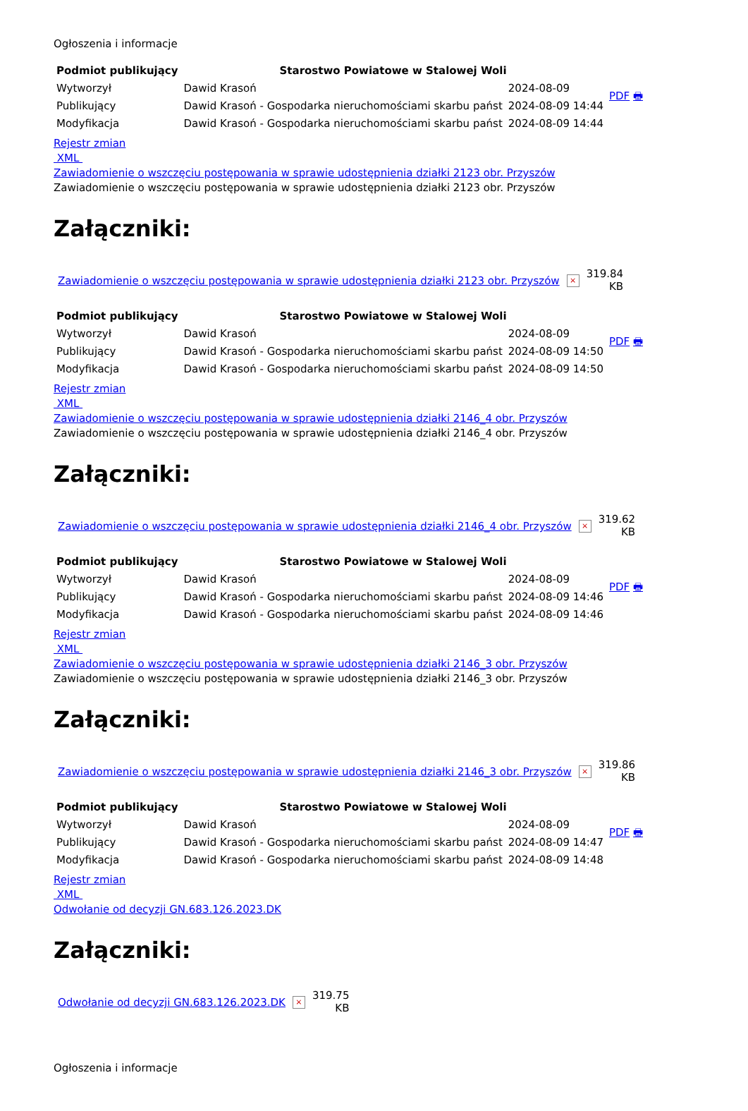Ogłoszenia i informacje
| Podmiot publikujący | Starostwo Powiatowe w Stalowej Woli | | PDF 🖶 |
| Wytworzył | Dawid Krasoń | 2024-08-09 | |
| Publikujący | Dawid Krasoń - Gospodarka nieruchomościami skarbu państ | 2024-08-09 14:44 | |
| Modyfikacja | Dawid Krasoń - Gospodarka nieruchomościami skarbu państ | 2024-08-09 14:44 | |
Rejestr zmian
XML
Zawiadomienie o wszczęciu postępowania w sprawie udostępnienia działki 2123 obr. Przyszów
Zawiadomienie o wszczęciu postępowania w sprawie udostępnienia działki 2123 obr. Przyszów
Załączniki:
| Zawiadomienie o wszczęciu postępowania w sprawie udostępnienia działki 2123 obr. Przyszów | × | 319.84 KB |
| Podmiot publikujący | Starostwo Powiatowe w Stalowej Woli | | PDF 🖶 |
| Wytworzył | Dawid Krasoń | 2024-08-09 | |
| Publikujący | Dawid Krasoń - Gospodarka nieruchomościami skarbu państ | 2024-08-09 14:50 | |
| Modyfikacja | Dawid Krasoń - Gospodarka nieruchomościami skarbu państ | 2024-08-09 14:50 | |
Rejestr zmian
XML
Zawiadomienie o wszczęciu postępowania w sprawie udostępnienia działki 2146_4 obr. Przyszów
Zawiadomienie o wszczęciu postępowania w sprawie udostępnienia działki 2146_4 obr. Przyszów
Załączniki:
| Zawiadomienie o wszczęciu postępowania w sprawie udostępnienia działki 2146_4 obr. Przyszów | × | 319.62 KB |
| Podmiot publikujący | Starostwo Powiatowe w Stalowej Woli | | PDF 🖶 |
| Wytworzył | Dawid Krasoń | 2024-08-09 | |
| Publikujący | Dawid Krasoń - Gospodarka nieruchomościami skarbu państ | 2024-08-09 14:46 | |
| Modyfikacja | Dawid Krasoń - Gospodarka nieruchomościami skarbu państ | 2024-08-09 14:46 | |
Rejestr zmian
XML
Zawiadomienie o wszczęciu postępowania w sprawie udostępnienia działki 2146_3 obr. Przyszów
Zawiadomienie o wszczęciu postępowania w sprawie udostępnienia działki 2146_3 obr. Przyszów
Załączniki:
| Zawiadomienie o wszczęciu postępowania w sprawie udostępnienia działki 2146_3 obr. Przyszów | × | 319.86 KB |
| Podmiot publikujący | Starostwo Powiatowe w Stalowej Woli | | PDF 🖶 |
| Wytworzył | Dawid Krasoń | 2024-08-09 | |
| Publikujący | Dawid Krasoń - Gospodarka nieruchomościami skarbu państ | 2024-08-09 14:47 | |
| Modyfikacja | Dawid Krasoń - Gospodarka nieruchomościami skarbu państ | 2024-08-09 14:48 | |
Rejestr zmian
XML
Odwołanie od decyzji GN.683.126.2023.DK
Załączniki:
| Odwołanie od decyzji GN.683.126.2023.DK | × | 319.75 KB |
Ogłoszenia i informacje